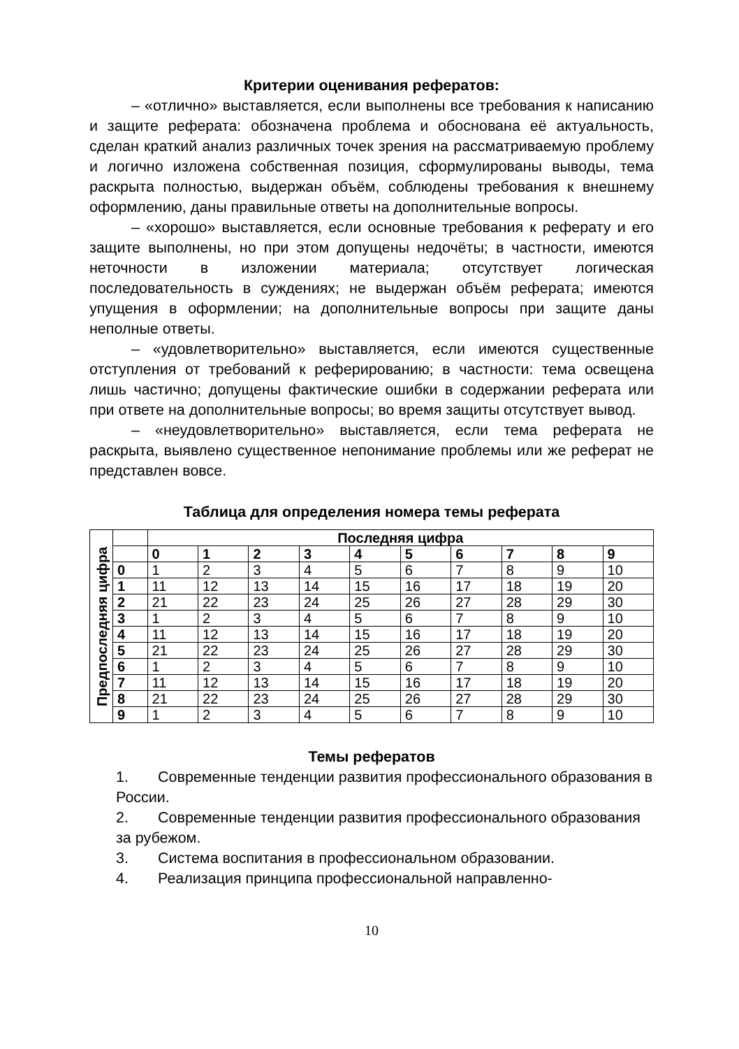Критерии оценивания рефератов:
– «отлично» выставляется, если выполнены все требования к написанию и защите реферата: обозначена проблема и обоснована её актуальность, сделан краткий анализ различных точек зрения на рассматриваемую проблему и логично изложена собственная позиция, сформулированы выводы, тема раскрыта полностью, выдержан объём, соблюдены требования к внешнему оформлению, даны правильные ответы на дополнительные вопросы.
– «хорошо» выставляется, если основные требования к реферату и его защите выполнены, но при этом допущены недочёты; в частности, имеются неточности в изложении материала; отсутствует логическая последовательность в суждениях; не выдержан объём реферата; имеются упущения в оформлении; на дополнительные вопросы при защите даны неполные ответы.
– «удовлетворительно» выставляется, если имеются существенные отступления от требований к реферированию; в частности: тема освещена лишь частично; допущены фактические ошибки в содержании реферата или при ответе на дополнительные вопросы; во время защиты отсутствует вывод.
– «неудовлетворительно» выставляется, если тема реферата не раскрыта, выявлено существенное непонимание проблемы или же реферат не представлен вовсе.
Таблица для определения номера темы реферата
| Предпоследняя цифра | | Последняя цифра | | | | | | | | | |
| | | 0 | 1 | 2 | 3 | 4 | 5 | 6 | 7 | 8 | 9 |
| | 0 | 1 | 2 | 3 | 4 | 5 | 6 | 7 | 8 | 9 | 10 |
| | 1 | 11 | 12 | 13 | 14 | 15 | 16 | 17 | 18 | 19 | 20 |
| | 2 | 21 | 22 | 23 | 24 | 25 | 26 | 27 | 28 | 29 | 30 |
| | 3 | 1 | 2 | 3 | 4 | 5 | 6 | 7 | 8 | 9 | 10 |
| | 4 | 11 | 12 | 13 | 14 | 15 | 16 | 17 | 18 | 19 | 20 |
| | 5 | 21 | 22 | 23 | 24 | 25 | 26 | 27 | 28 | 29 | 30 |
| | 6 | 1 | 2 | 3 | 4 | 5 | 6 | 7 | 8 | 9 | 10 |
| | 7 | 11 | 12 | 13 | 14 | 15 | 16 | 17 | 18 | 19 | 20 |
| | 8 | 21 | 22 | 23 | 24 | 25 | 26 | 27 | 28 | 29 | 30 |
| | 9 | 1 | 2 | 3 | 4 | 5 | 6 | 7 | 8 | 9 | 10 |
Темы рефератов
1. Современные тенденции развития профессионального образования в России.
2. Современные тенденции развития профессионального образования за рубежом.
3. Система воспитания в профессиональном образовании.
4. Реализация принципа профессиональной направленно-
10